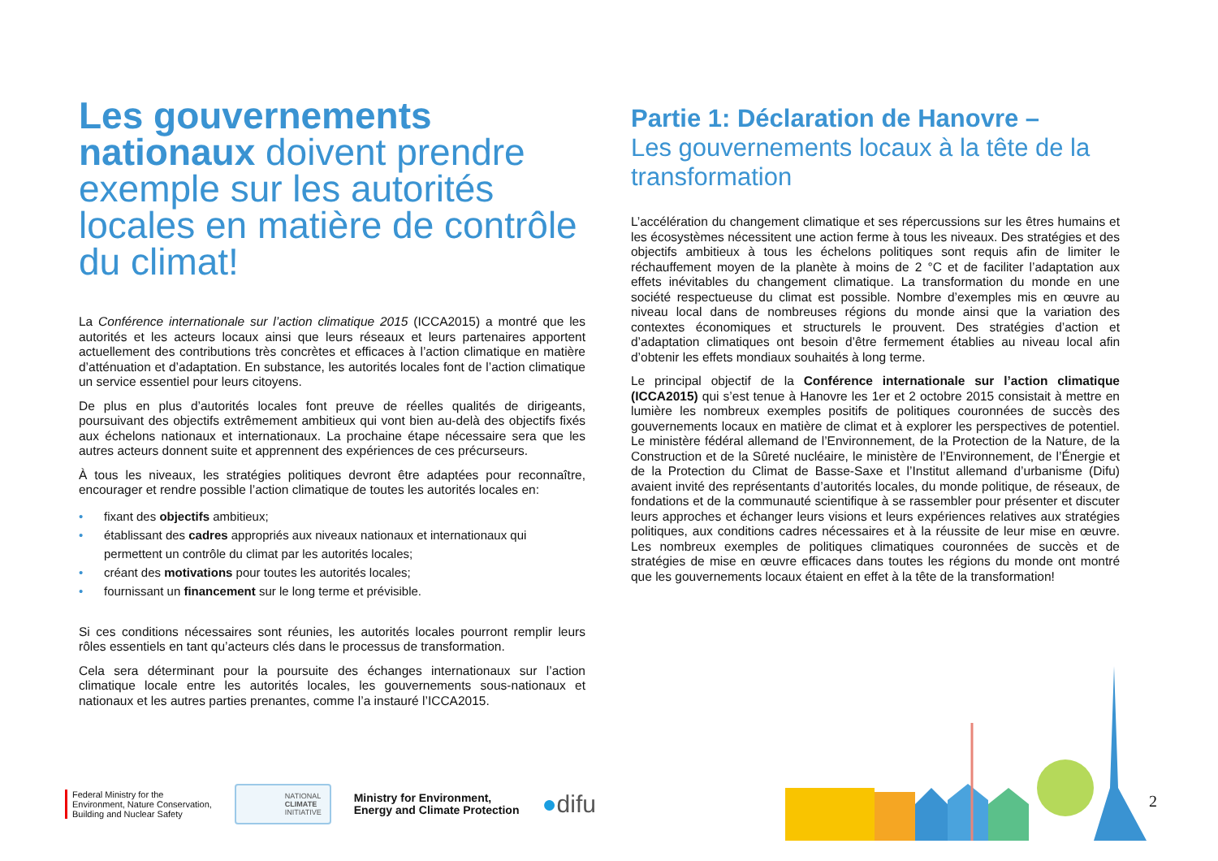Les gouvernements nationaux doivent prendre exemple sur les autorités locales en matière de contrôle du climat!
La Conférence internationale sur l’action climatique 2015 (ICCA2015) a montré que les autorités et les acteurs locaux ainsi que leurs réseaux et leurs partenaires apportent actuellement des contributions très concrètes et efficaces à l’action climatique en matière d’atténuation et d’adaptation. En substance, les autorités locales font de l’action climatique un service essentiel pour leurs citoyens.
De plus en plus d’autorités locales font preuve de réelles qualités de dirigeants, poursuivant des objectifs extrêmement ambitieux qui vont bien au-delà des objectifs fixés aux échelons nationaux et internationaux. La prochaine étape nécessaire sera que les autres acteurs donnent suite et apprennent des expériences de ces précurseurs.
À tous les niveaux, les stratégies politiques devront être adaptées pour reconnaître, encourager et rendre possible l’action climatique de toutes les autorités locales en:
• fixant des objectifs ambitieux;
• établissant des cadres appropriés aux niveaux nationaux et internationaux qui permettent un contrôle du climat par les autorités locales;
• créant des motivations pour toutes les autorités locales;
• fournissant un financement sur le long terme et prévisible.
Si ces conditions nécessaires sont réunies, les autorités locales pourront remplir leurs rôles essentiels en tant qu’acteurs clés dans le processus de transformation.
Cela sera déterminant pour la poursuite des échanges internationaux sur l’action climatique locale entre les autorités locales, les gouvernements sous-nationaux et nationaux et les autres parties prenantes, comme l’a instauré l’ICCA2015.
Partie 1: Déclaration de Hanovre –
Les gouvernements locaux à la tête de la transformation
L’accélération du changement climatique et ses répercussions sur les êtres humains et les écosystèmes nécessitent une action ferme à tous les niveaux. Des stratégies et des objectifs ambitieux à tous les échelons politiques sont requis afin de limiter le réchauffement moyen de la planète à moins de 2 °C et de faciliter l’adaptation aux effets inévitables du changement climatique. La transformation du monde en une société respectueuse du climat est possible. Nombre d’exemples mis en œuvre au niveau local dans de nombreuses régions du monde ainsi que la variation des contextes économiques et structurels le prouvent. Des stratégies d’action et d’adaptation climatiques ont besoin d’être fermement établies au niveau local afin d’obtenir les effets mondiaux souhaités à long terme.
Le principal objectif de la Conférence internationale sur l’action climatique (ICCA2015) qui s’est tenue à Hanovre les 1er et 2 octobre 2015 consistait à mettre en lumière les nombreux exemples positifs de politiques couronnées de succès des gouvernements locaux en matière de climat et à explorer les perspectives de potentiel. Le ministère fédéral allemand de l’Environnement, de la Protection de la Nature, de la Construction et de la Sûreté nucléaire, le ministère de l’Environnement, de l’Énergie et de la Protection du Climat de Basse-Saxe et l’Institut allemand d’urbanisme (Difu) avaient invité des représentants d’autorités locales, du monde politique, de réseaux, de fondations et de la communauté scientifique à se rassembler pour présenter et discuter leurs approches et échanger leurs visions et leurs expériences relatives aux stratégies politiques, aux conditions cadres nécessaires et à la réussite de leur mise en œuvre. Les nombreux exemples de politiques climatiques couronnées de succès et de stratégies de mise en œuvre efficaces dans toutes les régions du monde ont montré que les gouvernements locaux étaient en effet à la tête de la transformation!
Federal Ministry for the
Environment, Nature Conservation,
Building and Nuclear Safety
NATIONAL
CLIMATE
INITIATIVE
Ministry for Environment,
Energy and Climate Protection
●difu
2